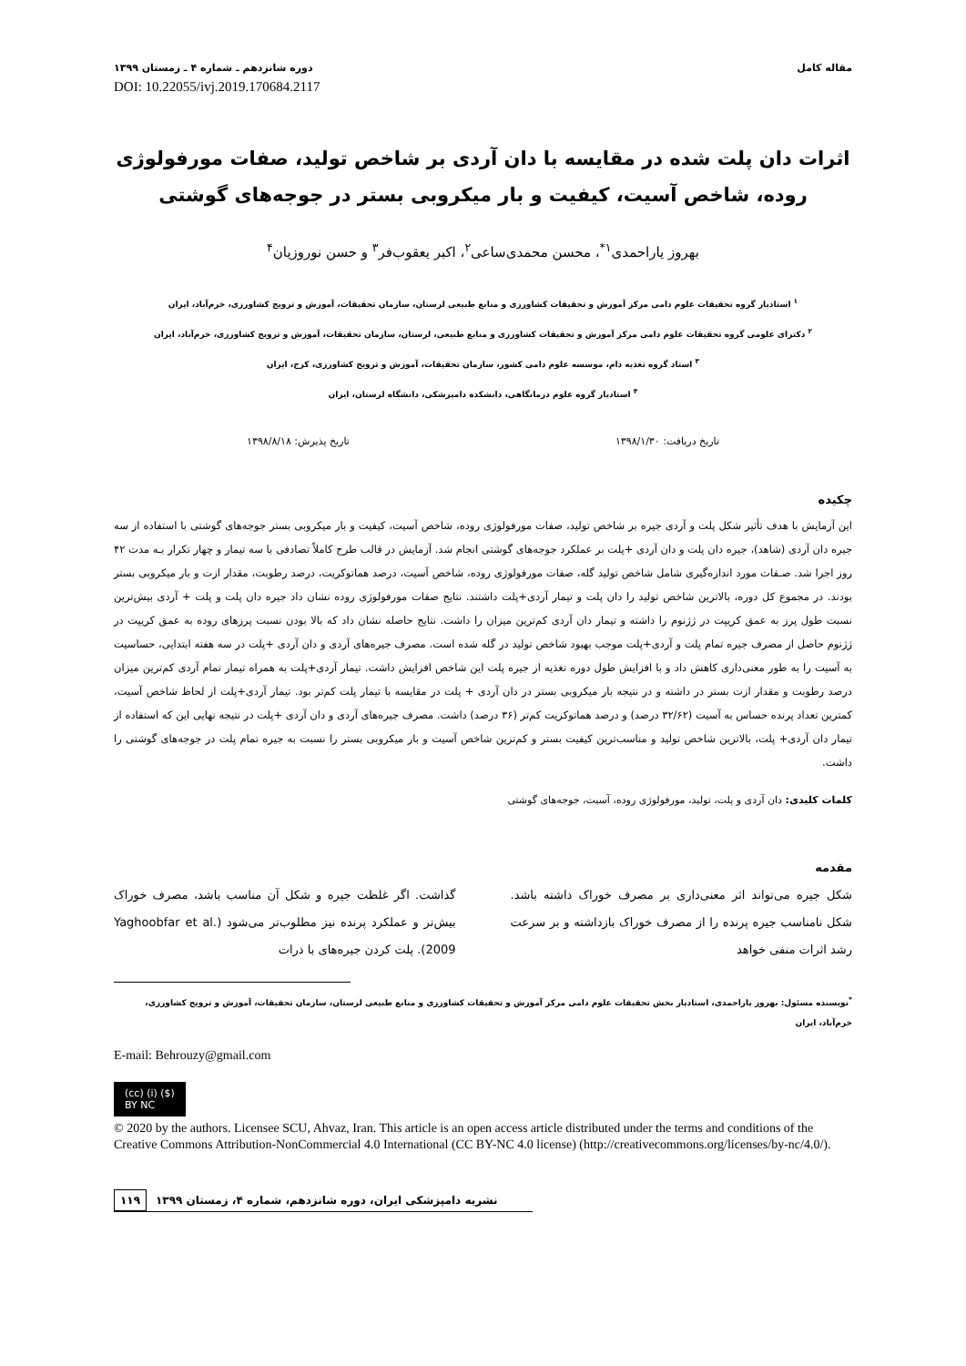مقاله کامل دوره شانزدهم ـ شماره ۴ ـ زمستان ۱۳۹۹
DOI: 10.22055/ivj.2019.170684.2117
اثرات دان پلت شده در مقایسه با دان آردی بر شاخص تولید، صفات مورفولوژی روده، شاخص آسیت، کیفیت و بار میکروبی بستر در جوجه‌های گوشتی
بهروز یاراحمدی<sup>۱*</sup>، محسن محمدی‌ساعی<sup>۲</sup>، اکبر یعقوب‌فر<sup>۳</sup> و حسن نوروزیان<sup>۴</sup>
<sup>۱</sup> استادیار گروه تحقیقات علوم دامی مرکز آموزش و تحقیقات کشاورزی و منابع طبیعی لرستان، سازمان تحقیقات، آموزش و ترویج کشاورزی، خرم‌آباد، ایران
<sup>۲</sup> دکترای علومی گروه تحقیقات علوم دامی مرکز آموزش و تحقیقات کشاورزی و منابع طبیعی، لرستان، سازمان تحقیقات، آموزش و ترویج کشاورزی، خرم‌آباد، ایران
<sup>۳</sup> استاد گروه تغذیه دام، موسسه علوم دامی کشور، سازمان تحقیقات، آموزش و ترویج کشاورزی، کرج، ایران
<sup>۴</sup> استادیار گروه علوم درمانگاهی، دانشکده دامپزشکی، دانشگاه لرستان، ایران
تاریخ دریافت: ۱۳۹۸/۱/۳۰ تاریخ پذیرش: ۱۳۹۸/۸/۱۸
چکیده
این آزمایش با هدف تأثیر شکل پلت و آردی جیره بر شاخص تولید، صفات مورفولوژی روده، شاخص آسیت، کیفیت و بار میکروبی بستر جوجه‌های گوشتی با استفاده از سه جیره دان آردی (شاهد)، جیره دان پلت و دان آردی +پلت بر عملکرد جوجه‌های گوشتی انجام شد. آزمایش در قالب طرح کاملاً تصادفی با سه تیمار و چهار تکرار بـه مدت ۴۲ روز اجرا شد. صـفات مورد اندازه‌گیری شامل شاخص تولید گله، صفات مورفولوژی روده، شاخص آسیت، درصد هماتوکریت، درصد رطوبت، مقدار ازت و بار میکروبی بستر بودند. در مجموع کل دوره، بالاترین شاخص تولید را دان پلت و تیمار آردی+پلت داشتند. نتایج صفات مورفولوژی روده نشان داد جیره دان پلت و پلت + آردی بیش‌ترین نسبت طول پرز به عمق کریپت در ژژنوم را داشته و تیمار دان آردی کم‌ترین میزان را داشت. نتایج حاصله نشان داد که بالا بودن نسبت پرزهای روده به عمق کریپت در ژژنوم حاصل از مصرف جیره تمام پلت و آردی+پلت موجب بهبود شاخص تولید در گله شده است. مصرف جیره‌های آردی و دان آردی +پلت در سه هفته ابتدایی، حساسیت به آسیت را به طور معنی‌داری کاهش داد و با افزایش طول دوره تغذیه از جیره پلت این شاخص افزایش داشت. تیمار آردی+پلت به همراه تیمار تمام آردی کم‌ترین میزان درصد رطوبت و مقدار ازت بستر در داشته و در نتیجه بار میکروبی بستر در دان آردی + پلت در مقایسه با تیمار پلت کم‌تر بود. تیمار آردی+پلت از لحاظ شاخص آسیت، کمترین تعداد پرنده حساس به آسیت (۳۲/۶۲ درصد) و درصد هماتوکریت کم‌تر (۳۶ درصد) داشت. مصرف جیره‌های آردی و دان آردی +پلت در نتیجه نهایی این که استفاده از تیمار دان آردی+ پلت، بالاترین شاخص تولید و مناسب‌ترین کیفیت بستر و کم‌ترین شاخص آسیت و بار میکروبی بستر را نسبت به جیره تمام پلت در جوجه‌های گوشتی را داشت.
کلمات کلیدی: دان آردی و پلت، تولید، مورفولوژی روده، آسیت، جوجه‌های گوشتی
مقدمه
شکل جیره می‌تواند اثر معنی‌داری بر مصرف خوراک داشته باشد. شکل نامناسب جیره پرنده را از مصرف خوراک بازداشته و بر سرعت رشد اثرات منفی خواهد
گذاشت. اگر غلظت جیره و شکل آن مناسب باشد، مصرف خوراک بیش‌تر و عملکرد پرنده نیز مطلوب‌تر می‌شود (Yaghoobfar et al. 2009). پلت کردن جیره‌های با ذرات
<sup>*</sup> نویسنده مسئول: بهروز یاراحمدی، استادیار بخش تحقیقات علوم دامی مرکز آموزش و تحقیقات کشاورزی و منابع طبیعی لرستان، سازمان تحقیقات، آموزش و ترویج کشاورزی، خرم‌آباد، ایران
E-mail: Behrouzy@gmail.com
(cc) (i) ($)
BY NC
© 2020 by the authors. Licensee SCU, Ahvaz, Iran. This article is an open access article distributed under the terms and conditions of the Creative Commons Attribution-NonCommercial 4.0 International (CC BY-NC 4.0 license) (http://creativecommons.org/licenses/by-nc/4.0/).
۱۱۹ نشریه دامپزشکی ایران، دوره شانزدهم، شماره ۴، زمستان ۱۳۹۹